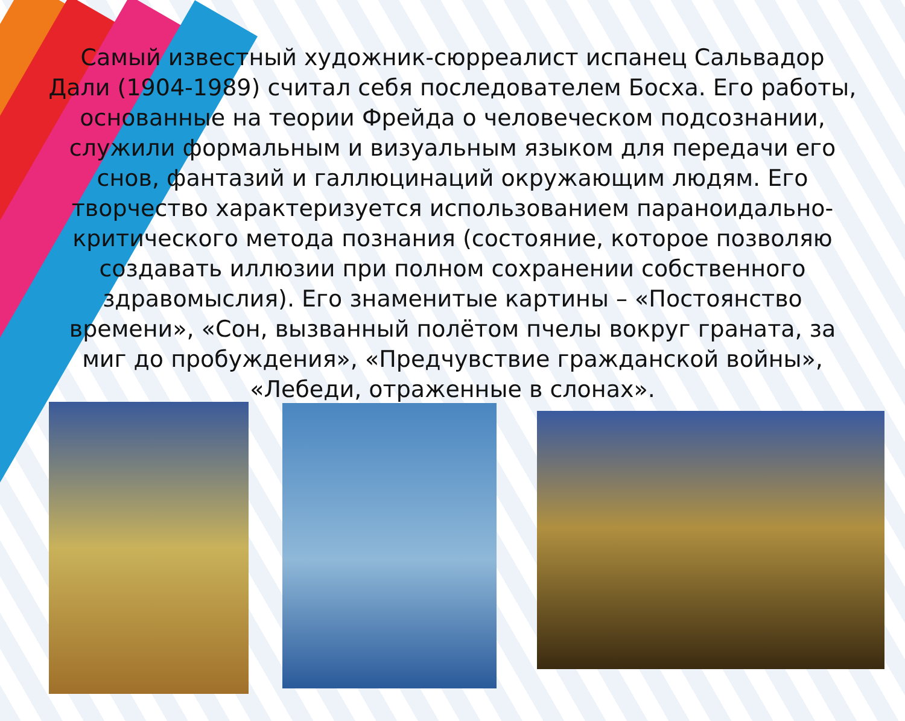Самый известный художник-сюрреалист испанец Сальвадор Дали (1904-1989) считал себя последователем Босха. Его работы, основанные на теории Фрейда о человеческом подсознании, служили формальным и визуальным языком для передачи его снов, фантазий и галлюцинаций окружающим людям. Его творчество характеризуется использованием параноидально-критического метода познания (состояние, которое позволяю создавать иллюзии при полном сохранении собственного здравомыслия). Его знаменитые картины – «Постоянство времени», «Сон, вызванный полётом пчелы вокруг граната, за миг до пробуждения», «Предчувствие гражданской войны», «Лебеди, отраженные в слонах».